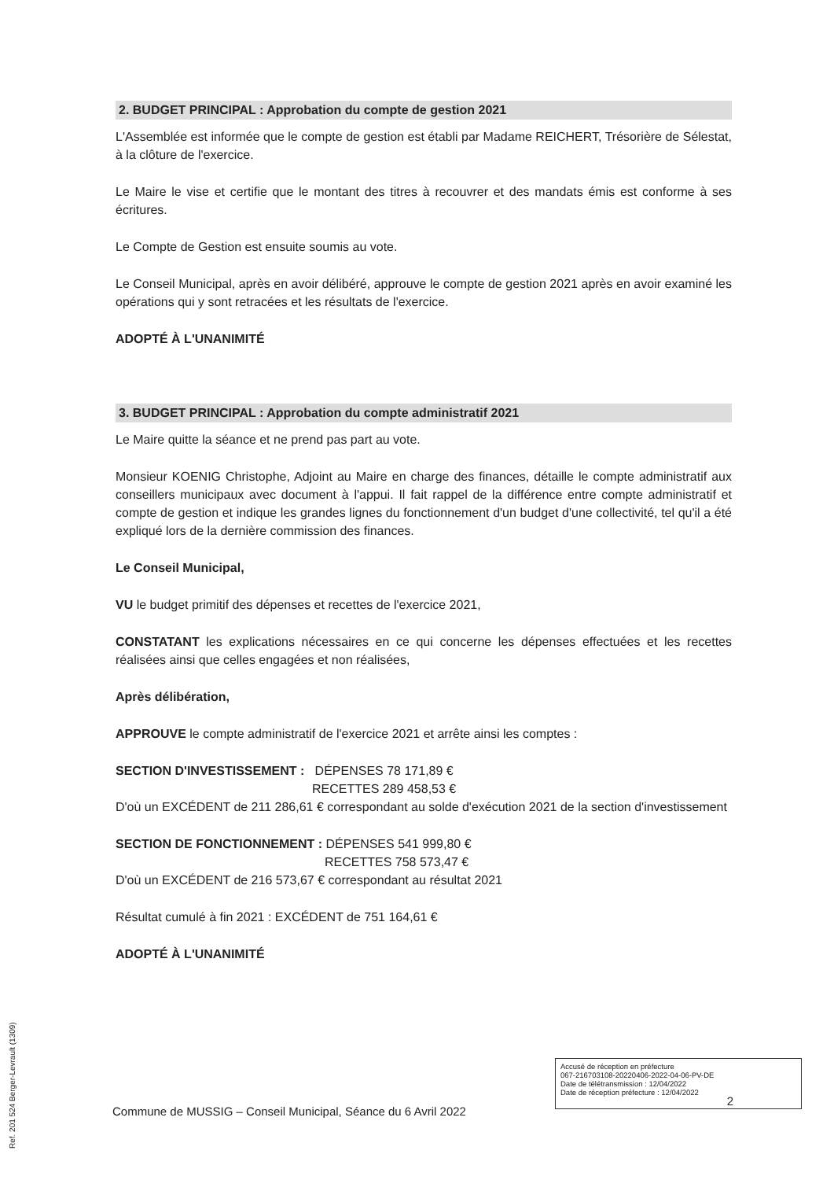2. BUDGET PRINCIPAL : Approbation du compte de gestion 2021
L'Assemblée est informée que le compte de gestion est établi par Madame REICHERT, Trésorière de Sélestat, à la clôture de l'exercice.
Le Maire le vise et certifie que le montant des titres à recouvrer et des mandats émis est conforme à ses écritures.
Le Compte de Gestion est ensuite soumis au vote.
Le Conseil Municipal, après en avoir délibéré, approuve le compte de gestion 2021 après en avoir examiné les opérations qui y sont retracées et les résultats de l'exercice.
ADOPTÉ À L'UNANIMITÉ
3. BUDGET PRINCIPAL : Approbation du compte administratif 2021
Le Maire quitte la séance et ne prend pas part au vote.
Monsieur KOENIG Christophe, Adjoint au Maire en charge des finances, détaille le compte administratif aux conseillers municipaux avec document à l'appui. Il fait rappel de la différence entre compte administratif et compte de gestion et indique les grandes lignes du fonctionnement d'un budget d'une collectivité, tel qu'il a été expliqué lors de la dernière commission des finances.
Le Conseil Municipal,
VU le budget primitif des dépenses et recettes de l'exercice 2021,
CONSTATANT les explications nécessaires en ce qui concerne les dépenses effectuées et les recettes réalisées ainsi que celles engagées et non réalisées,
Après délibération,
APPROUVE le compte administratif de l'exercice 2021 et arrête ainsi les comptes :
SECTION D'INVESTISSEMENT : DÉPENSES 78 171,89 €
RECETTES 289 458,53 €
D'où un EXCÉDENT de 211 286,61 € correspondant au solde d'exécution 2021 de la section d'investissement
SECTION DE FONCTIONNEMENT : DÉPENSES 541 999,80 €
RECETTES 758 573,47 €
D'où un EXCÉDENT de 216 573,67 € correspondant au résultat 2021
Résultat cumulé à fin 2021 : EXCÉDENT de 751 164,61 €
ADOPTÉ À L'UNANIMITÉ
Accusé de réception en préfecture
067-216703108-20220406-2022-04-06-PV-DE
Date de télétransmission : 12/04/2022
Date de réception préfecture : 12/04/2022
2
Commune de MUSSIG – Conseil Municipal, Séance du 6 Avril 2022
Ref. 201 524 Berger-Levrault (1309)